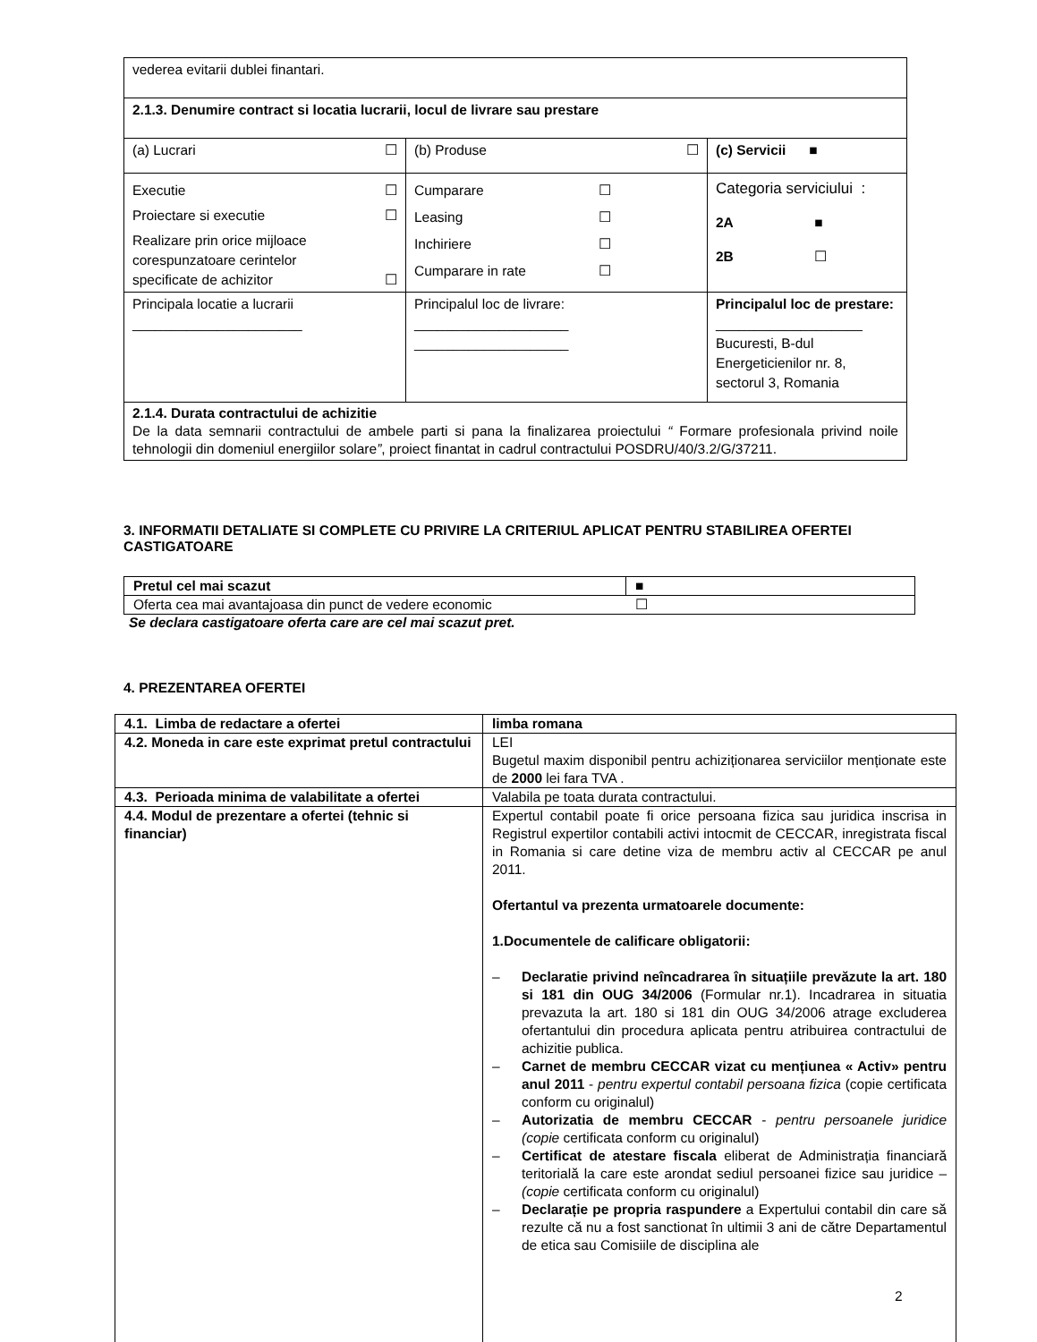| vederea evitarii dublei finantari. | | |
| 2.1.3. Denumire contract si locatia lucrarii, locul de livrare sau prestare | | |
| (a) Lucrari ☐ | (b) Produse ☐ | (c) Servicii ■ |
| Executie ☐ Proiectare si executie ☐ Realizare prin orice mijloace corespunzatoare cerintelor specificate de achizitor ☐ | Cumparare ☐ Leasing ☐ Inchiriere ☐ Cumparare in rate ☐ | Categoria serviciului : 2A ■ 2B ☐ |
| Principala locatie a lucrarii ______________________ | Principalul loc de livrare: ____________________ ____________________ | Principalul loc de prestare: ___________________ Bucuresti, B-dul Energeticienilor nr. 8, sectorul 3, Romania |
| 2.1.4. Durata contractului de achizitie De la data semnarii contractului de ambele parti si pana la finalizarea proiectului “ Formare profesionala privind noile tehnologii din domeniul energiilor solare ” , proiect finantat in cadrul contractului POSDRU/40/3.2/G/37211. | | |
3. INFORMATII DETALIATE SI COMPLETE CU PRIVIRE LA CRITERIUL APLICAT PENTRU STABILIREA OFERTEI CASTIGATOARE
| Pretul cel mai scazut | ■ |
| Oferta cea mai avantajoasa din punct de vedere economic | ☐ |
Se declara castigatoare oferta care are cel mai scazut pret.
4. PREZENTAREA OFERTEI
| 4.1. Limba de redactare a ofertei | limba romana |
| 4.2. Moneda in care este exprimat pretul contractului | LEI Bugetul maxim disponibil pentru achiziționarea serviciilor menționate este de 2000 lei fara TVA . |
| 4.3. Perioada minima de valabilitate a ofertei | Valabila pe toata durata contractului. |
| 4.4. Modul de prezentare a ofertei (tehnic si financiar) | Expertul contabil poate fi orice persoana fizica sau juridica inscrisa in Registrul expertilor contabili activi intocmit de CECCAR, inregistrata fiscal in Romania si care detine viza de membru activ al CECCAR pe anul 2011. Ofertantul va prezenta urmatoarele documente: 1.Documentele de calificare obligatorii: – Declaratie privind neîncadrarea în situațiile prevăzute la art. 180 si 181 din OUG 34/2006 (Formular nr.1). Incadrarea in situatia prevazuta la art. 180 si 181 din OUG 34/2006 atrage excluderea ofertantului din procedura aplicata pentru atribuirea contractului de achizitie publica. – Carnet de membru CECCAR vizat cu mențiunea « Activ» pentru anul 2011 - pentru expertul contabil persoana fizica (copie certificata conform cu originalul) – Autorizatia de membru CECCAR - pentru persoanele juridice (copie certificata conform cu originalul) – Certificat de atestare fiscala eliberat de Administrația financiară teritorială la care este arondat sediul persoanei fizice sau juridice – (copie certificata conform cu originalul) – Declarație pe propria raspundere a Expertului contabil din care să rezulte că nu a fost sanctionat în ultimii 3 ani de către Departamentul de etica sau Comisiile de disciplina ale |
2